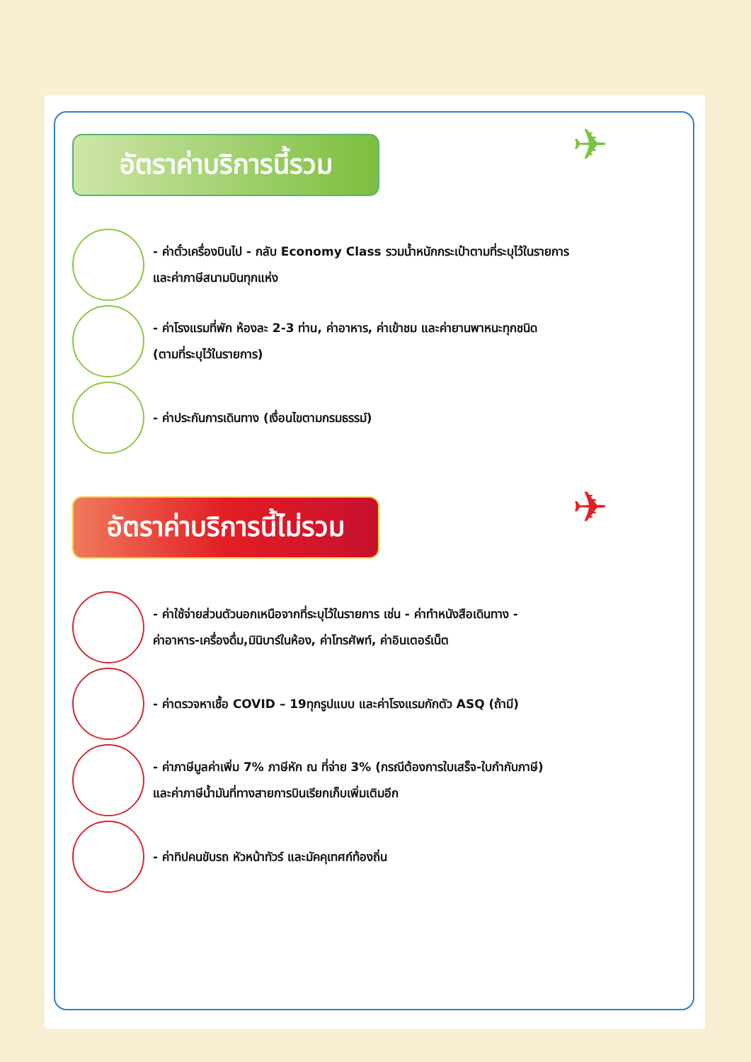✈
อัตราค่าบริการนี้รวม
- ค่าตั๋วเครื่องบินไป - กลับ Economy Class รวมน้ำหนักกระเป๋าตามที่ระบุไว้ในรายการ
และค่าภาษีสนามบินทุกแห่ง
- ค่าโรงแรมที่พัก ห้องละ 2-3 ท่าน, ค่าอาหาร, ค่าเข้าชม และค่ายานพาหนะทุกชนิด
(ตามที่ระบุไว้ในรายการ)
- ค่าประกันการเดินทาง (เงื่อนไขตามกรมธรรม์)
✈
อัตราค่าบริการนี้ไม่รวม
- ค่าใช้จ่ายส่วนตัวนอกเหนือจากที่ระบุไว้ในรายการ เช่น - ค่าทำหนังสือเดินทาง -
ค่าอาหาร-เครื่องดื่ม,มินิบาร์ในห้อง, ค่าโทรศัพท์, ค่าอินเตอร์เน็ต
- ค่าตรวจหาเชื้อ COVID – 19ทุกรูปแบบ และค่าโรงแรมกักตัว ASQ (ถ้ามี)
- ค่าภาษีมูลค่าเพิ่ม 7% ภาษีหัก ณ ที่จ่าย 3% (กรณีต้องการใบเสร็จ-ใบกำกับภาษี)
และค่าภาษีน้ำมันที่ทางสายการบินเรียกเก็บเพิ่มเติมอีก
- ค่าทิปคนขับรถ หัวหน้าทัวร์ และมัคคุเทศก์ท้องถิ่น